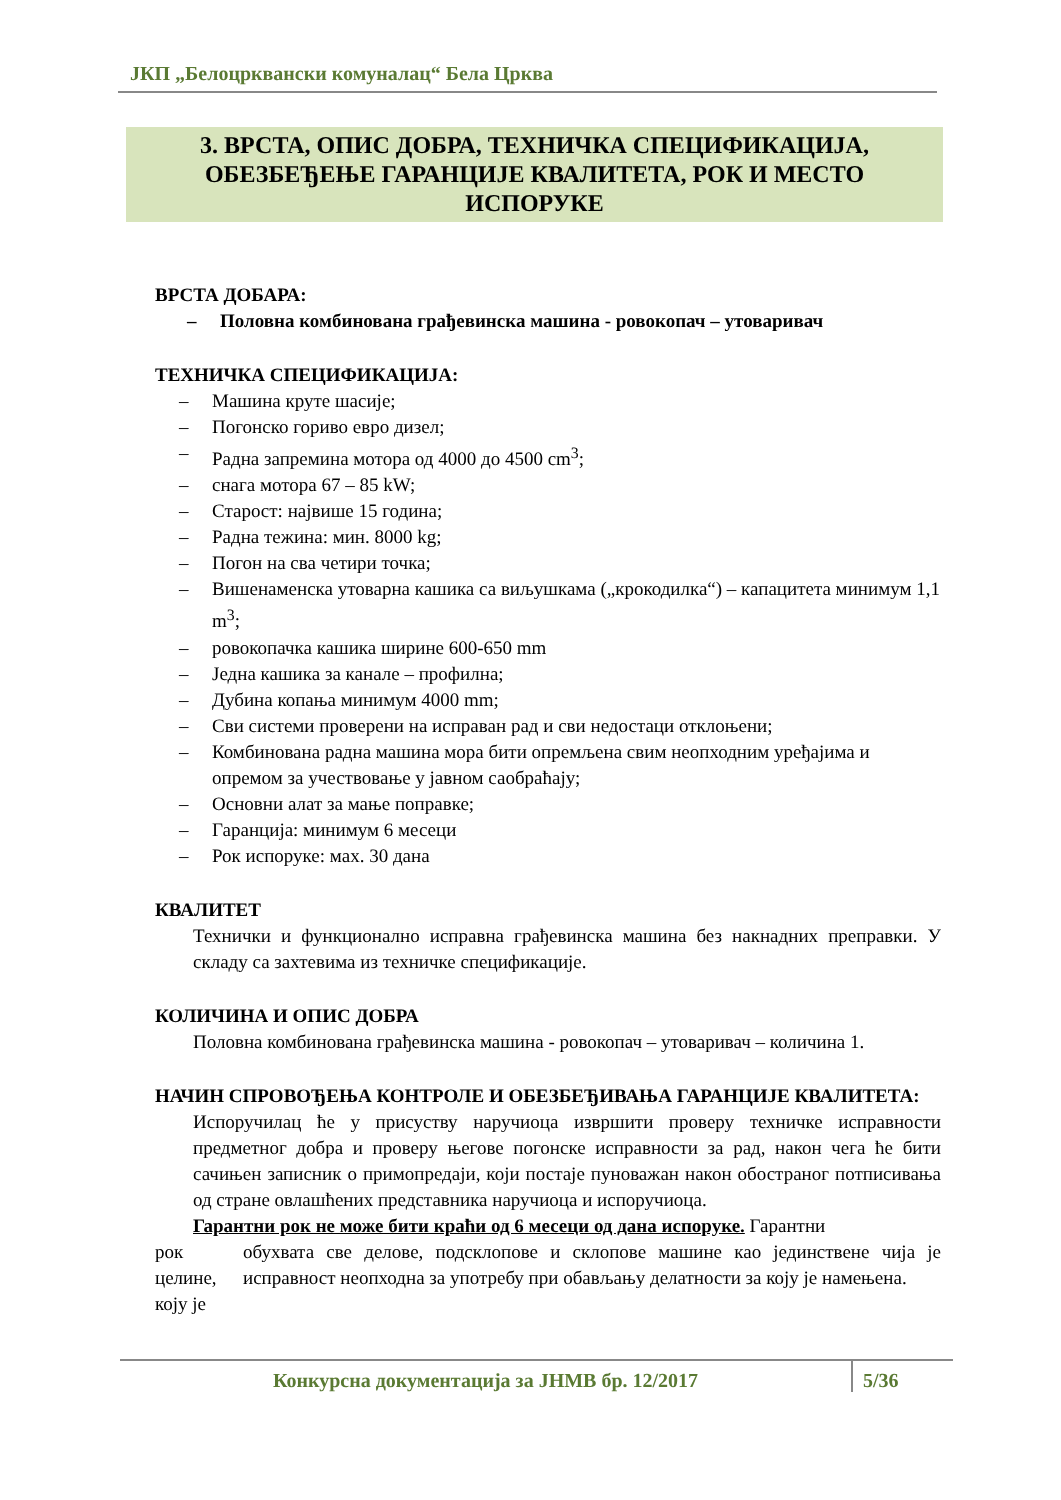ЈКП „Белоцрквански комуналац“ Бела Црква
3. ВРСТА, ОПИС ДОБРА, ТЕХНИЧКА СПЕЦИФИКАЦИЈА,
ОБЕЗБЕЂЕЊЕ ГАРАНЦИЈЕ КВАЛИТЕТА, РОК И МЕСТО
ИСПОРУКЕ
ВРСТА ДОБАРА:
– Половна комбинована грађевинска машина - ровокопач – утоваривач
ТЕХНИЧКА СПЕЦИФИКАЦИЈА:
– Машина круте шасије;
– Погонско гориво евро дизел;
– Радна запремина мотора од 4000 до 4500 cm<sup>3</sup>;
– снага мотора 67 – 85 kW;
– Старост: највише 15 година;
– Радна тежина: мин. 8000 kg;
– Погон на сва четири точка;
– Вишенаменска утоварна кашика са виљушкама („крокодилка“) – капацитета минимум 1,1 m<sup>3</sup>;
– ровокопачка кашика ширине 600-650 mm
– Једна кашика за канале – профилна;
– Дубина копања минимум 4000 mm;
– Сви системи проверени на исправан рад и сви недостаци отклоњени;
– Комбинована радна машина мора бити опремљена свим неопходним уређајима и опремом за учествовање у јавном саобраћају;
– Основни алат за мање поправке;
– Гаранција: минимум 6 месеци
– Рок испоруке: мах. 30 дана
КВАЛИТЕТ
Технички и функционално исправна грађевинска машина без накнадних преправки. У складу са захтевима из техничке спецификације.
КОЛИЧИНА И ОПИС ДОБРА
Половна комбинована грађевинска машина - ровокопач – утоваривач – количина 1.
НАЧИН СПРОВОЂЕЊА КОНТРОЛЕ И ОБЕЗБЕЂИВАЊА ГАРАНЦИЈЕ КВАЛИТЕТА:
Испоручилац ће у присуству наручиоца извршити проверу техничке исправности предметног добра и проверу његове погонске исправности за рад, након чега ће бити сачињен записник о примопредаји, који постаје пуноважан након обостраног потписивања од стране овлашћених представника наручиоца и испоручиоца.
Гарантни рок не може бити краћи од 6 месеци од дана испоруке. Гарантни
рок целине, коју је
обухвата све делове, подсклопове и склопове машине као јединствене чија је исправност неопходна за употребу при обављању делатности за коју је намењена.
Конкурсна документација за ЈНМВ бр. 12/2017
5/36